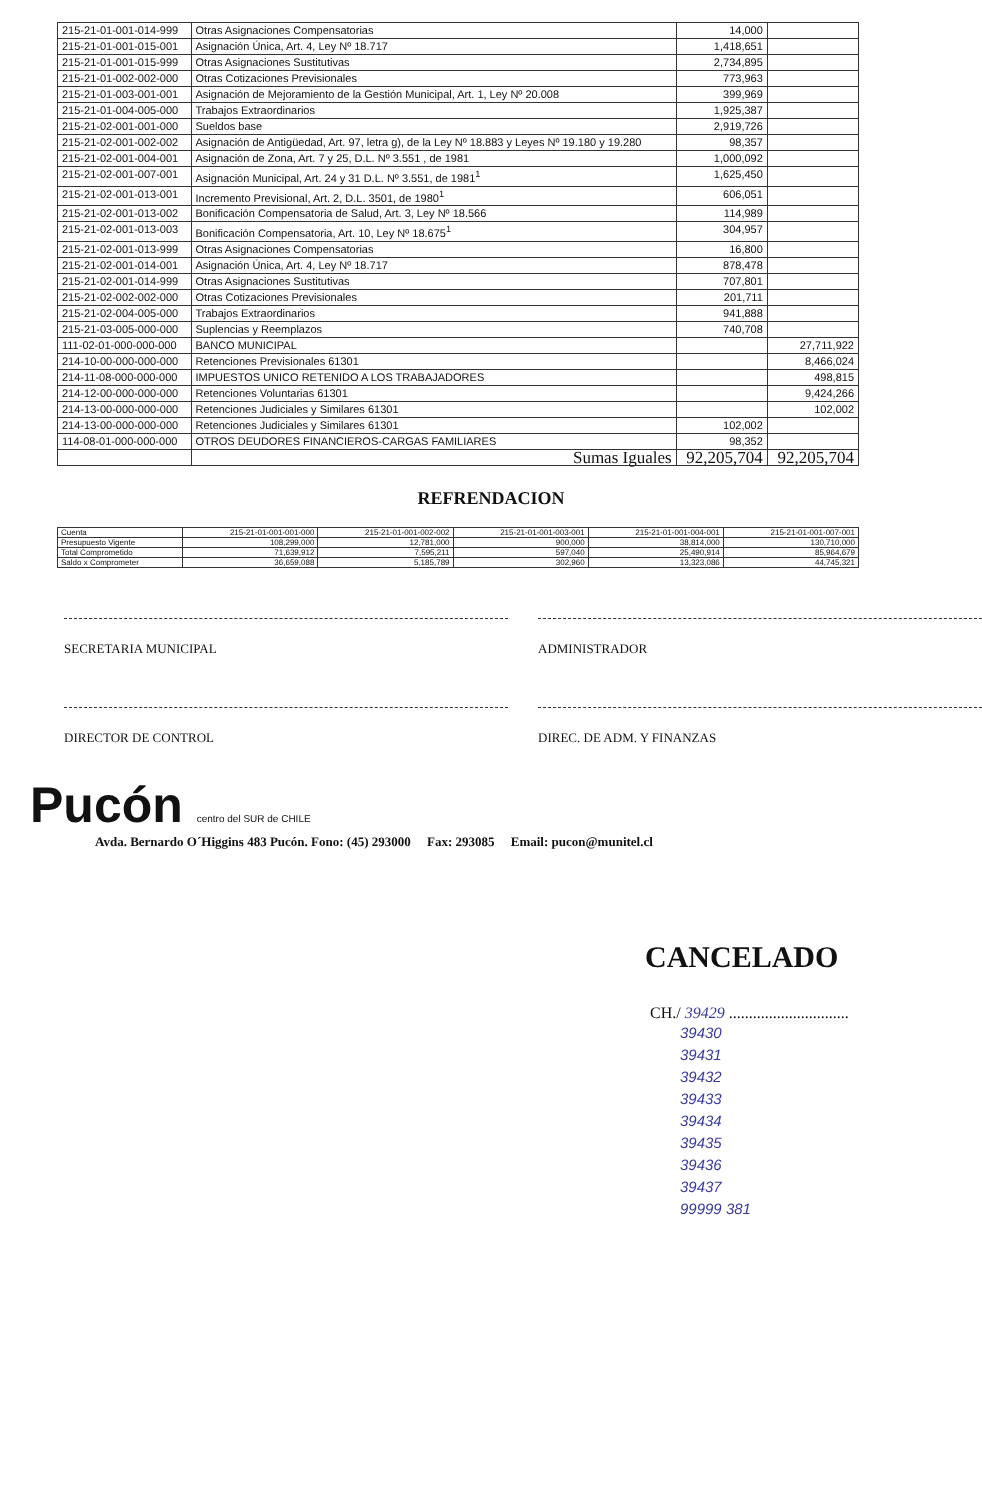| 215-21-01-001-014-999 | Otras Asignaciones Compensatorias | 14,000 | |
| 215-21-01-001-015-001 | Asignación Única, Art. 4, Ley Nº 18.717 | 1,418,651 | |
| 215-21-01-001-015-999 | Otras Asignaciones Sustitutivas | 2,734,895 | |
| 215-21-01-002-002-000 | Otras Cotizaciones Previsionales | 773,963 | |
| 215-21-01-003-001-001 | Asignación de Mejoramiento de la Gestión Municipal, Art. 1, Ley Nº 20.008 | 399,969 | |
| 215-21-01-004-005-000 | Trabajos Extraordinarios | 1,925,387 | |
| 215-21-02-001-001-000 | Sueldos base | 2,919,726 | |
| 215-21-02-001-002-002 | Asignación de Antigüedad, Art. 97, letra g), de la Ley Nº 18.883 y Leyes Nº 19.180 y 19.280 | 98,357 | |
| 215-21-02-001-004-001 | Asignación de Zona, Art. 7 y 25, D.L. Nº 3.551 , de 1981 | 1,000,092 | |
| 215-21-02-001-007-001 | Asignación Municipal, Art. 24 y 31 D.L. Nº 3.551, de 1981<sup>1</sup> | 1,625,450 | |
| 215-21-02-001-013-001 | Incremento Previsional, Art. 2, D.L. 3501, de 1980<sup>1</sup> | 606,051 | |
| 215-21-02-001-013-002 | Bonificación Compensatoria de Salud, Art. 3, Ley Nº 18.566 | 114,989 | |
| 215-21-02-001-013-003 | Bonificación Compensatoria, Art. 10, Ley Nº 18.675<sup>1</sup> | 304,957 | |
| 215-21-02-001-013-999 | Otras Asignaciones Compensatorias | 16,800 | |
| 215-21-02-001-014-001 | Asignación Única, Art. 4, Ley Nº 18.717 | 878,478 | |
| 215-21-02-001-014-999 | Otras Asignaciones Sustitutivas | 707,801 | |
| 215-21-02-002-002-000 | Otras Cotizaciones Previsionales | 201,711 | |
| 215-21-02-004-005-000 | Trabajos Extraordinarios | 941,888 | |
| 215-21-03-005-000-000 | Suplencias y Reemplazos | 740,708 | |
| 111-02-01-000-000-000 | BANCO MUNICIPAL | | 27,711,922 |
| 214-10-00-000-000-000 | Retenciones Previsionales 61301 | | 8,466,024 |
| 214-11-08-000-000-000 | IMPUESTOS UNICO RETENIDO A LOS TRABAJADORES | | 498,815 |
| 214-12-00-000-000-000 | Retenciones Voluntarias 61301 | | 9,424,266 |
| 214-13-00-000-000-000 | Retenciones Judiciales y Similares 61301 | | 102,002 |
| 214-13-00-000-000-000 | Retenciones Judiciales y Similares 61301 | 102,002 | |
| 114-08-01-000-000-000 | OTROS DEUDORES FINANCIEROS-CARGAS FAMILIARES | 98,352 | |
| | Sumas Iguales | 92,205,704 | 92,205,704 |
REFRENDACION
| Cuenta | 215-21-01-001-001-000 | 215-21-01-001-002-002 | 215-21-01-001-003-001 | 215-21-01-001-004-001 | 215-21-01-001-007-001 |
| Presupuesto Vigente | 108,299,000 | 12,781,000 | 900,000 | 38,814,000 | 130,710,000 |
| Total Comprometido | 71,639,912 | 7,595,211 | 597,040 | 25,490,914 | 85,964,679 |
| Saldo x Comprometer | 36,659,088 | 5,185,789 | 302,960 | 13,323,086 | 44,745,321 |
SECRETARIA MUNICIPAL ADMINISTRADOR
DIRECTOR DE CONTROL DIREC. DE ADM. Y FINANZAS
Pucón centro del SUR de CHILE
Avda. Bernardo O´Higgins 483 Pucón. Fono: (45) 293000 Fax: 293085 Email: pucon@munitel.cl
CANCELADO
CH./ 39429 ..............................
39430
39431
39432
39433
39434
39435
39436
39437
99999 381